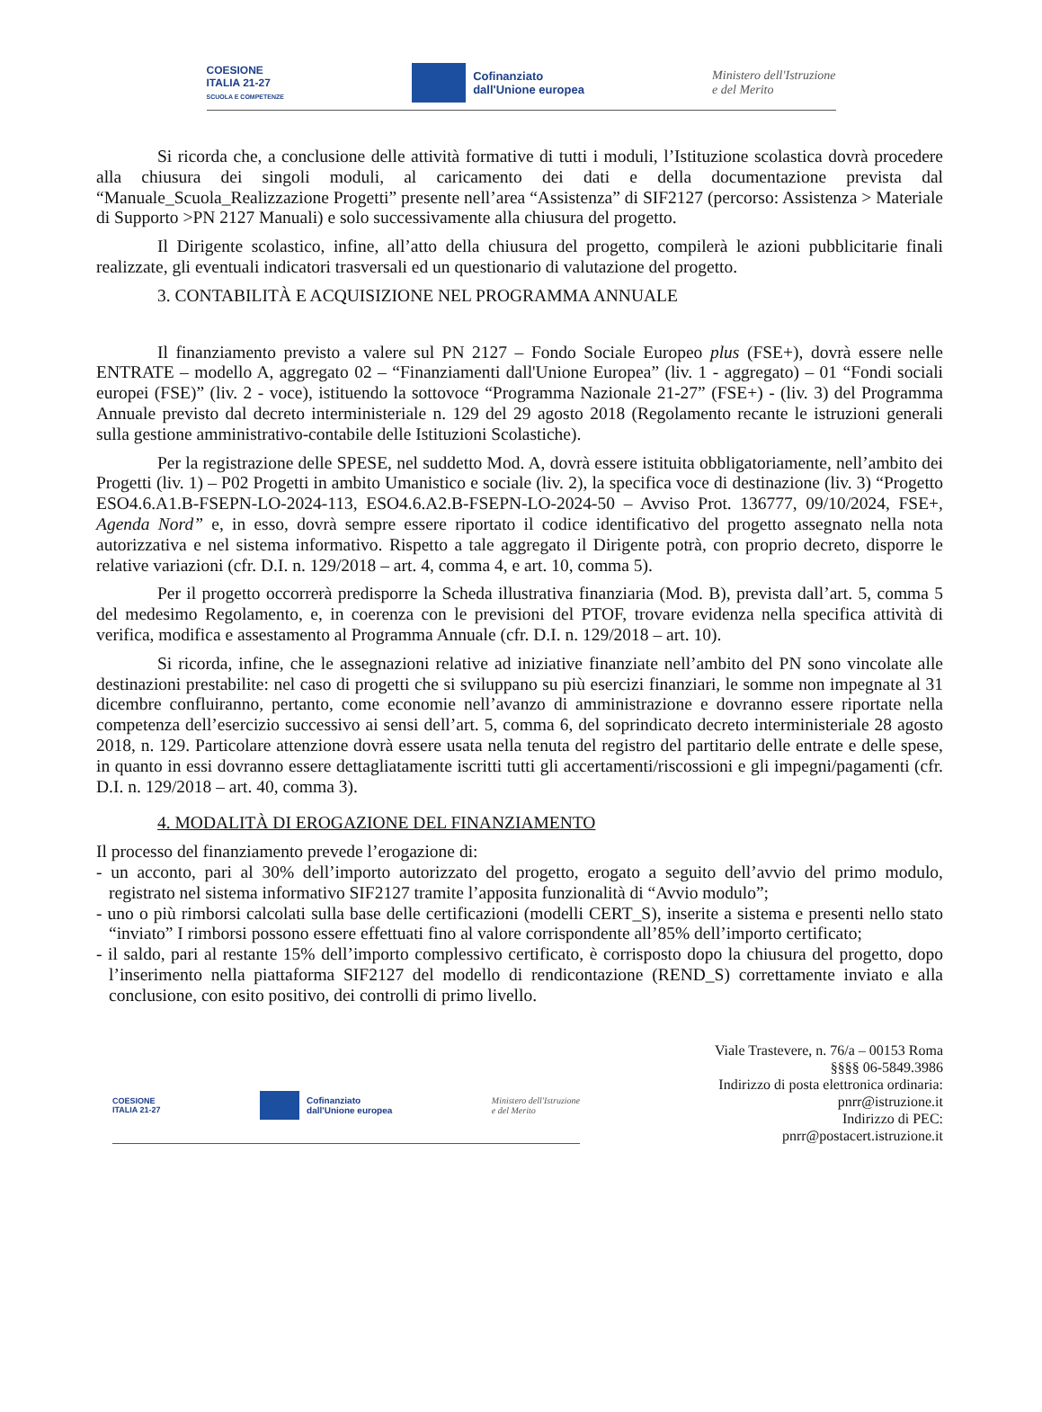COESIONE
ITALIA 21-27
SCUOLA E COMPETENZE
Cofinanziato
dall'Unione europea
Ministero dell'Istruzione
e del Merito
Si ricorda che, a conclusione delle attività formative di tutti i moduli, l’Istituzione scolastica dovrà procedere alla chiusura dei singoli moduli, al caricamento dei dati e della documentazione prevista dal “Manuale_Scuola_Realizzazione Progetti” presente nell’area “Assistenza” di SIF2127 (percorso: Assistenza > Materiale di Supporto >PN 2127 Manuali) e solo successivamente alla chiusura del progetto.
Il Dirigente scolastico, infine, all’atto della chiusura del progetto, compilerà le azioni pubblicitarie finali realizzate, gli eventuali indicatori trasversali ed un questionario di valutazione del progetto.
3. CONTABILITÀ E ACQUISIZIONE NEL PROGRAMMA ANNUALE
Il finanziamento previsto a valere sul PN 2127 – Fondo Sociale Europeo plus (FSE+), dovrà essere nelle ENTRATE – modello A, aggregato 02 – “Finanziamenti dall'Unione Europea” (liv. 1 - aggregato) – 01 “Fondi sociali europei (FSE)” (liv. 2 - voce), istituendo la sottovoce “Programma Nazionale 21-27” (FSE+) - (liv. 3) del Programma Annuale previsto dal decreto interministeriale n. 129 del 29 agosto 2018 (Regolamento recante le istruzioni generali sulla gestione amministrativo-contabile delle Istituzioni Scolastiche).
Per la registrazione delle SPESE, nel suddetto Mod. A, dovrà essere istituita obbligatoriamente, nell’ambito dei Progetti (liv. 1) – P02 Progetti in ambito Umanistico e sociale (liv. 2), la specifica voce di destinazione (liv. 3) “Progetto ESO4.6.A1.B-FSEPN-LO-2024-113, ESO4.6.A2.B-FSEPN-LO-2024-50 – Avviso Prot. 136777, 09/10/2024, FSE+, Agenda Nord” e, in esso, dovrà sempre essere riportato il codice identificativo del progetto assegnato nella nota autorizzativa e nel sistema informativo. Rispetto a tale aggregato il Dirigente potrà, con proprio decreto, disporre le relative variazioni (cfr. D.I. n. 129/2018 – art. 4, comma 4, e art. 10, comma 5).
Per il progetto occorrerà predisporre la Scheda illustrativa finanziaria (Mod. B), prevista dall’art. 5, comma 5 del medesimo Regolamento, e, in coerenza con le previsioni del PTOF, trovare evidenza nella specifica attività di verifica, modifica e assestamento al Programma Annuale (cfr. D.I. n. 129/2018 – art. 10).
Si ricorda, infine, che le assegnazioni relative ad iniziative finanziate nell’ambito del PN sono vincolate alle destinazioni prestabilite: nel caso di progetti che si sviluppano su più esercizi finanziari, le somme non impegnate al 31 dicembre confluiranno, pertanto, come economie nell’avanzo di amministrazione e dovranno essere riportate nella competenza dell’esercizio successivo ai sensi dell’art. 5, comma 6, del soprindicato decreto interministeriale 28 agosto 2018, n. 129. Particolare attenzione dovrà essere usata nella tenuta del registro del partitario delle entrate e delle spese, in quanto in essi dovranno essere dettagliatamente iscritti tutti gli accertamenti/riscossioni e gli impegni/pagamenti (cfr. D.I. n. 129/2018 – art. 40, comma 3).
4. MODALITÀ DI EROGAZIONE DEL FINANZIAMENTO
Il processo del finanziamento prevede l’erogazione di:
- un acconto, pari al 30% dell’importo autorizzato del progetto, erogato a seguito dell’avvio del primo modulo, registrato nel sistema informativo SIF2127 tramite l’apposita funzionalità di “Avvio modulo”;
- uno o più rimborsi calcolati sulla base delle certificazioni (modelli CERT_S), inserite a sistema e presenti nello stato “inviato” I rimborsi possono essere effettuati fino al valore corrispondente all’85% dell’importo certificato;
- il saldo, pari al restante 15% dell’importo complessivo certificato, è corrisposto dopo la chiusura del progetto, dopo l’inserimento nella piattaforma SIF2127 del modello di rendicontazione (REND_S) correttamente inviato e alla conclusione, con esito positivo, dei controlli di primo livello.
COESIONE
ITALIA 21-27 Cofinanziato
dall'Unione europea Ministero dell'Istruzione
e del Merito
Viale Trastevere, n. 76/a – 00153 Roma
§§§§ 06-5849.3986
Indirizzo di posta elettronica ordinaria:
pnrr@istruzione.it
Indirizzo di PEC:
pnrr@postacert.istruzione.it